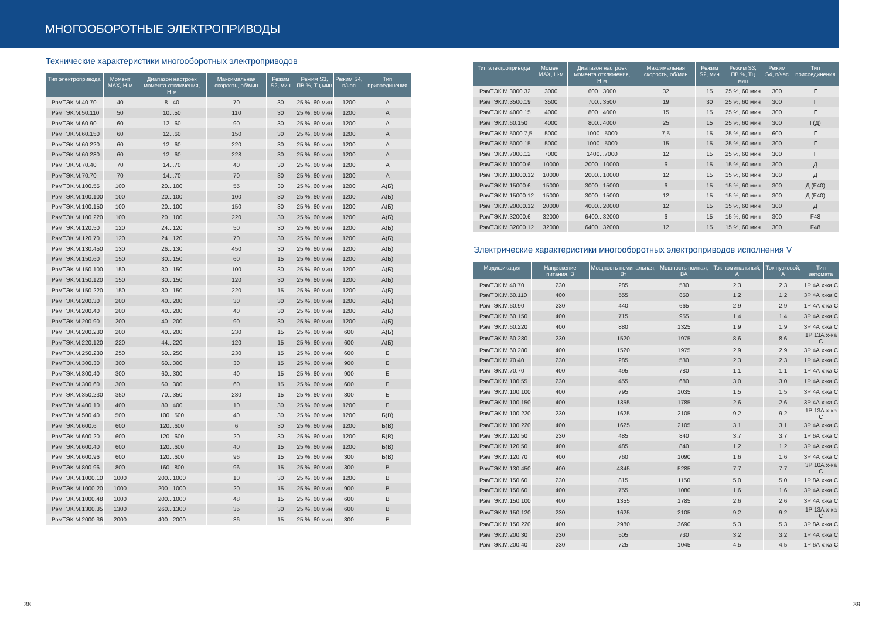МНОГООБОРОТНЫЕ ЭЛЕКТРОПРИВОДЫ
Технические характеристики многооборотных электроприводов
| Тип электропривода | Момент MAX, Н·м | Диапазон настроек момента отключения, Н·м | Максимальная скорость, об/мин | Режим S2, мин | Режим S3, ПВ %, Тц мин | Режим S4, п/час | Тип присоединения |
| --- | --- | --- | --- | --- | --- | --- | --- |
| РэмТЭК.М.40.70 | 40 | 8...40 | 70 | 30 | 25 %, 60 мин | 1200 | А |
| РэмТЭК.М.50.110 | 50 | 10...50 | 110 | 30 | 25 %, 60 мин | 1200 | А |
| РэмТЭК.М.60.90 | 60 | 12...60 | 90 | 30 | 25 %, 60 мин | 1200 | А |
| РэмТЭК.М.60.150 | 60 | 12...60 | 150 | 30 | 25 %, 60 мин | 1200 | А |
| РэмТЭК.М.60.220 | 60 | 12...60 | 220 | 30 | 25 %, 60 мин | 1200 | А |
| РэмТЭК.М.60.280 | 60 | 12...60 | 228 | 30 | 25 %, 60 мин | 1200 | А |
| РэмТЭК.М.70.40 | 70 | 14...70 | 40 | 30 | 25 %, 60 мин | 1200 | А |
| РэмТЭК.М.70.70 | 70 | 14...70 | 70 | 30 | 25 %, 60 мин | 1200 | А |
| РэмТЭК.М.100.55 | 100 | 20...100 | 55 | 30 | 25 %, 60 мин | 1200 | А(Б) |
| РэмТЭК.М.100.100 | 100 | 20...100 | 100 | 30 | 25 %, 60 мин | 1200 | А(Б) |
| РэмТЭК.М.100.150 | 100 | 20...100 | 150 | 30 | 25 %, 60 мин | 1200 | А(Б) |
| РэмТЭК.М.100.220 | 100 | 20...100 | 220 | 30 | 25 %, 60 мин | 1200 | А(Б) |
| РэмТЭК.М.120.50 | 120 | 24...120 | 50 | 30 | 25 %, 60 мин | 1200 | А(Б) |
| РэмТЭК.М.120.70 | 120 | 24...120 | 70 | 30 | 25 %, 60 мин | 1200 | А(Б) |
| РэмТЭК.М.130.450 | 130 | 26...130 | 450 | 30 | 25 %, 60 мин | 1200 | А(Б) |
| РэмТЭК.М.150.60 | 150 | 30...150 | 60 | 15 | 25 %, 60 мин | 1200 | А(Б) |
| РэмТЭК.М.150.100 | 150 | 30...150 | 100 | 30 | 25 %, 60 мин | 1200 | А(Б) |
| РэмТЭК.М.150.120 | 150 | 30...150 | 120 | 30 | 25 %, 60 мин | 1200 | А(Б) |
| РэмТЭК.М.150.220 | 150 | 30...150 | 220 | 15 | 25 %, 60 мин | 1200 | А(Б) |
| РэмТЭК.М.200.30 | 200 | 40...200 | 30 | 30 | 25 %, 60 мин | 1200 | А(Б) |
| РэмТЭК.М.200.40 | 200 | 40...200 | 40 | 30 | 25 %, 60 мин | 1200 | А(Б) |
| РэмТЭК.М.200.90 | 200 | 40...200 | 90 | 30 | 25 %, 60 мин | 1200 | А(Б) |
| РэмТЭК.М.200.230 | 200 | 40...200 | 230 | 15 | 25 %, 60 мин | 600 | А(Б) |
| РэмТЭК.М.220.120 | 220 | 44...220 | 120 | 15 | 25 %, 60 мин | 600 | А(Б) |
| РэмТЭК.М.250.230 | 250 | 50...250 | 230 | 15 | 25 %, 60 мин | 600 | Б |
| РэмТЭК.М.300.30 | 300 | 60...300 | 30 | 15 | 25 %, 60 мин | 900 | Б |
| РэмТЭК.М.300.40 | 300 | 60...300 | 40 | 15 | 25 %, 60 мин | 900 | Б |
| РэмТЭК.М.300.60 | 300 | 60...300 | 60 | 15 | 25 %, 60 мин | 600 | Б |
| РэмТЭК.М.350.230 | 350 | 70...350 | 230 | 15 | 25 %, 60 мин | 300 | Б |
| РэмТЭК.М.400.10 | 400 | 80...400 | 10 | 30 | 25 %, 60 мин | 1200 | Б |
| РэмТЭК.М.500.40 | 500 | 100...500 | 40 | 30 | 25 %, 60 мин | 1200 | Б(В) |
| РэмТЭК.М.600.6 | 600 | 120...600 | 6 | 30 | 25 %, 60 мин | 1200 | Б(В) |
| РэмТЭК.М.600.20 | 600 | 120...600 | 20 | 30 | 25 %, 60 мин | 1200 | Б(В) |
| РэмТЭК.М.600.40 | 600 | 120...600 | 40 | 15 | 25 %, 60 мин | 1200 | Б(В) |
| РэмТЭК.М.600.96 | 600 | 120...600 | 96 | 15 | 25 %, 60 мин | 300 | Б(В) |
| РэмТЭК.М.800.96 | 800 | 160...800 | 96 | 15 | 25 %, 60 мин | 300 | В |
| РэмТЭК.М.1000.10 | 1000 | 200...1000 | 10 | 30 | 25 %, 60 мин | 1200 | В |
| РэмТЭК.М.1000.20 | 1000 | 200...1000 | 20 | 15 | 25 %, 60 мин | 900 | В |
| РэмТЭК.М.1000.48 | 1000 | 200...1000 | 48 | 15 | 25 %, 60 мин | 600 | В |
| РэмТЭК.М.1300.35 | 1300 | 260...1300 | 35 | 30 | 25 %, 60 мин | 600 | В |
| РэмТЭК.М.2000.36 | 2000 | 400...2000 | 36 | 15 | 25 %, 60 мин | 300 | В |
| Тип электропривода | Момент MAX, Н·м | Диапазон настроек момента отключения, Н·м | Максимальная скорость, об/мин | Режим S2, мин | Режим S3, ПВ %, Тц мин | Режим S4, п/час | Тип присоединения |
| --- | --- | --- | --- | --- | --- | --- | --- |
| РэмТЭК.М.3000.32 | 3000 | 600...3000 | 32 | 15 | 25 %, 60 мин | 300 | Г |
| РэмТЭК.М.3500.19 | 3500 | 700...3500 | 19 | 30 | 25 %, 60 мин | 300 | Г |
| РэмТЭК.М.4000.15 | 4000 | 800...4000 | 15 | 15 | 25 %, 60 мин | 300 | Г |
| РэмТЭК.М.60.150 | 4000 | 800...4000 | 25 | 15 | 25 %, 60 мин | 300 | Г(Д) |
| РэмТЭК.М.5000.7,5 | 5000 | 1000...5000 | 7,5 | 15 | 25 %, 60 мин | 600 | Г |
| РэмТЭК.М.5000.15 | 5000 | 1000...5000 | 15 | 15 | 25 %, 60 мин | 300 | Г |
| РэмТЭК.М.7000.12 | 7000 | 1400...7000 | 12 | 15 | 25 %, 60 мин | 300 | Г |
| РэмТЭК.М.10000.6 | 10000 | 2000...10000 | 6 | 15 | 15 %, 60 мин | 300 | Д |
| РэмТЭК.М.10000.12 | 10000 | 2000...10000 | 12 | 15 | 15 %, 60 мин | 300 | Д |
| РэмТЭК.М.15000.6 | 15000 | 3000...15000 | 6 | 15 | 15 %, 60 мин | 300 | Д (F40) |
| РэмТЭК.М.15000.12 | 15000 | 3000...15000 | 12 | 15 | 15 %, 60 мин | 300 | Д (F40) |
| РэмТЭК.М.20000.12 | 20000 | 4000...20000 | 12 | 15 | 15 %, 60 мин | 300 | Д |
| РэмТЭК.М.32000.6 | 32000 | 6400...32000 | 6 | 15 | 15 %, 60 мин | 300 | F48 |
| РэмТЭК.М.32000.12 | 32000 | 6400...32000 | 12 | 15 | 15 %, 60 мин | 300 | F48 |
Электрические характеристики многооборотных электроприводов исполнения V
| Модификация | Напряжение питания, В | Мощность номинальная, Вт | Мощность полная, ВА | Ток номинальный, А | Ток пусковой, А | Тип автомата |
| --- | --- | --- | --- | --- | --- | --- |
| РэмТЭК.М.40.70 | 230 | 285 | 530 | 2,3 | 2,3 | 1Р 4А х-ка С |
| РэмТЭК.М.50.110 | 400 | 555 | 850 | 1,2 | 1,2 | 3Р 4А х-ка С |
| РэмТЭК.М.60.90 | 230 | 440 | 665 | 2,9 | 2,9 | 1Р 4А х-ка С |
| РэмТЭК.М.60.150 | 400 | 715 | 955 | 1,4 | 1,4 | 3Р 4А х-ка С |
| РэмТЭК.М.60.220 | 400 | 880 | 1325 | 1,9 | 1,9 | 3Р 4А х-ка С |
| РэмТЭК.М.60.280 | 230 | 1520 | 1975 | 8,6 | 8,6 | 1Р 13А х-ка С |
| РэмТЭК.М.60.280 | 400 | 1520 | 1975 | 2,9 | 2,9 | 3Р 4А х-ка С |
| РэмТЭК.М.70.40 | 230 | 285 | 530 | 2,3 | 2,3 | 1Р 4А х-ка С |
| РэмТЭК.М.70.70 | 400 | 495 | 780 | 1,1 | 1,1 | 1Р 4А х-ка С |
| РэмТЭК.М.100.55 | 230 | 455 | 680 | 3,0 | 3,0 | 1Р 4А х-ка С |
| РэмТЭК.М.100.100 | 400 | 795 | 1035 | 1,5 | 1,5 | 3Р 4А х-ка С |
| РэмТЭК.М.100.150 | 400 | 1355 | 1785 | 2,6 | 2,6 | 3Р 4А х-ка С |
| РэмТЭК.М.100.220 | 230 | 1625 | 2105 | 9,2 | 9,2 | 1Р 13А х-ка С |
| РэмТЭК.М.100.220 | 400 | 1625 | 2105 | 3,1 | 3,1 | 3Р 4А х-ка С |
| РэмТЭК.М.120.50 | 230 | 485 | 840 | 3,7 | 3,7 | 1Р 6А х-ка С |
| РэмТЭК.М.120.50 | 400 | 485 | 840 | 1,2 | 1,2 | 3Р 4А х-ка С |
| РэмТЭК.М.120.70 | 400 | 760 | 1090 | 1,6 | 1,6 | 3Р 4А х-ка С |
| РэмТЭК.М.130.450 | 400 | 4345 | 5285 | 7,7 | 7,7 | 3Р 10А х-ка С |
| РэмТЭК.М.150.60 | 230 | 815 | 1150 | 5,0 | 5,0 | 1Р 8А х-ка С |
| РэмТЭК.М.150.60 | 400 | 755 | 1080 | 1,6 | 1,6 | 3Р 4А х-ка С |
| РэмТЭК.М.150.100 | 400 | 1355 | 1785 | 2,6 | 2,6 | 3Р 4А х-ка С |
| РэмТЭК.М.150.120 | 230 | 1625 | 2105 | 9,2 | 9,2 | 1Р 13А х-ка С |
| РэмТЭК.М.150.220 | 400 | 2980 | 3690 | 5,3 | 5,3 | 3Р 8А х-ка С |
| РэмТЭК.М.200.30 | 230 | 505 | 730 | 3,2 | 3,2 | 1Р 4А х-ка С |
| РэмТЭК.М.200.40 | 230 | 725 | 1045 | 4,5 | 4,5 | 1Р 6А х-ка С |
38 39